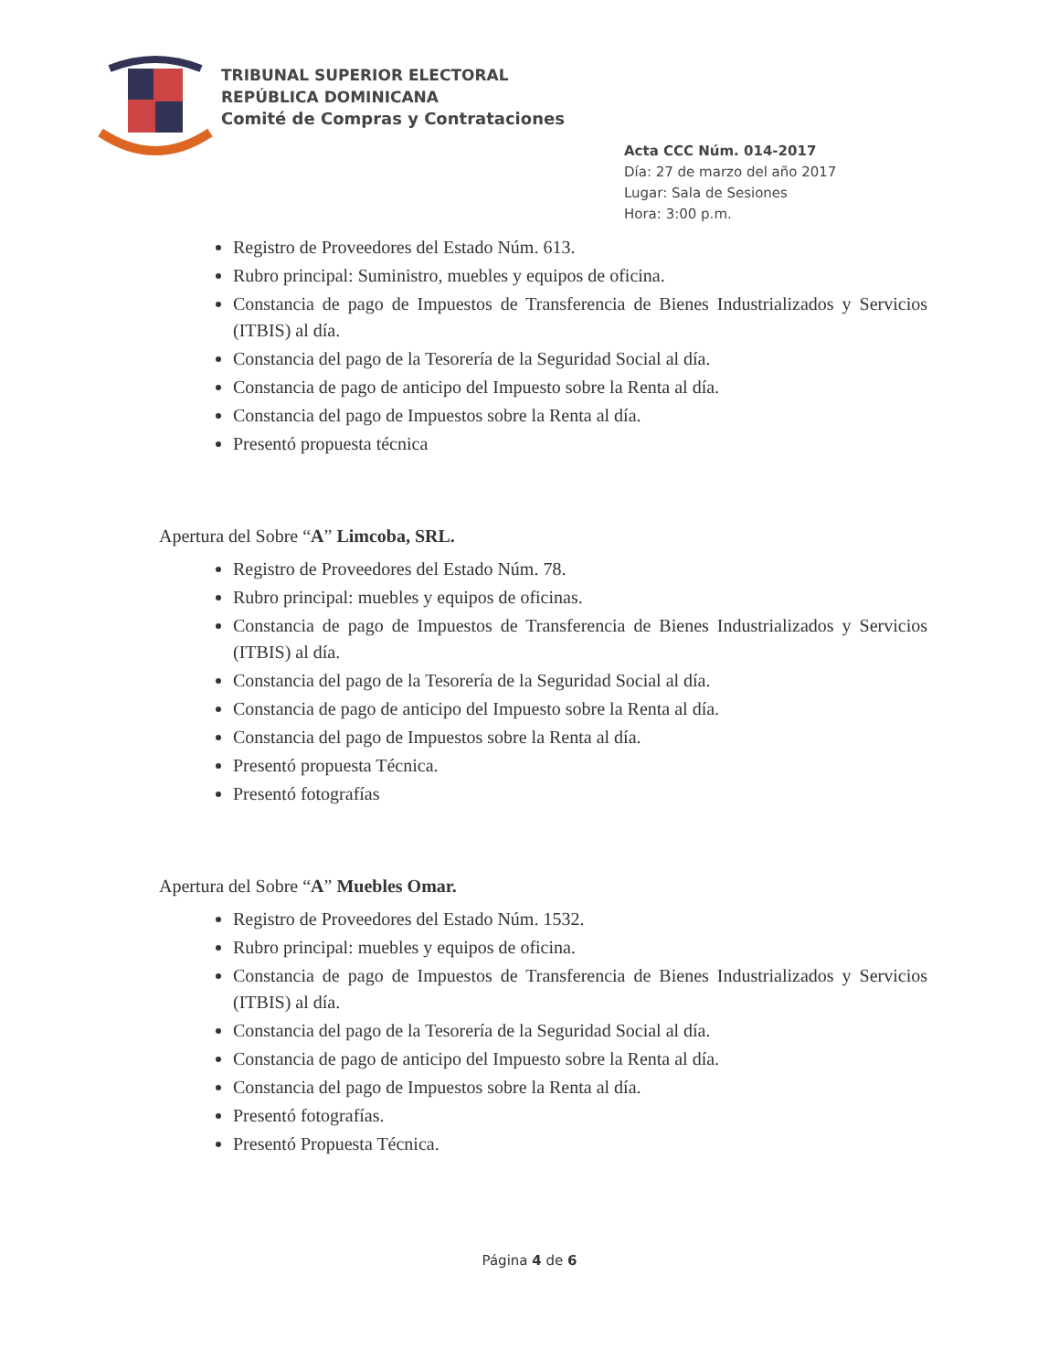TRIBUNAL SUPERIOR ELECTORAL
REPÚBLICA DOMINICANA
Comité de Compras y Contrataciones
Acta CCC Núm. 014-2017
Día: 27 de marzo del año 2017
Lugar: Sala de Sesiones
Hora: 3:00 p.m.
Registro de Proveedores del Estado Núm. 613.
Rubro principal: Suministro, muebles y equipos de oficina.
Constancia de pago de Impuestos de Transferencia de Bienes Industrializados y Servicios (ITBIS) al día.
Constancia del pago de la Tesorería de la Seguridad Social al día.
Constancia de pago de anticipo del Impuesto sobre la Renta al día.
Constancia del pago de Impuestos sobre la Renta al día.
Presentó propuesta técnica
Apertura del Sobre “A” Limcoba, SRL.
Registro de Proveedores del Estado Núm. 78.
Rubro principal: muebles y equipos de oficinas.
Constancia de pago de Impuestos de Transferencia de Bienes Industrializados y Servicios (ITBIS) al día.
Constancia del pago de la Tesorería de la Seguridad Social al día.
Constancia de pago de anticipo del Impuesto sobre la Renta al día.
Constancia del pago de Impuestos sobre la Renta al día.
Presentó propuesta Técnica.
Presentó fotografías
Apertura del Sobre “A” Muebles Omar.
Registro de Proveedores del Estado Núm. 1532.
Rubro principal: muebles y equipos de oficina.
Constancia de pago de Impuestos de Transferencia de Bienes Industrializados y Servicios (ITBIS) al día.
Constancia del pago de la Tesorería de la Seguridad Social al día.
Constancia de pago de anticipo del Impuesto sobre la Renta al día.
Constancia del pago de Impuestos sobre la Renta al día.
Presentó fotografías.
Presentó Propuesta Técnica.
Página 4 de 6